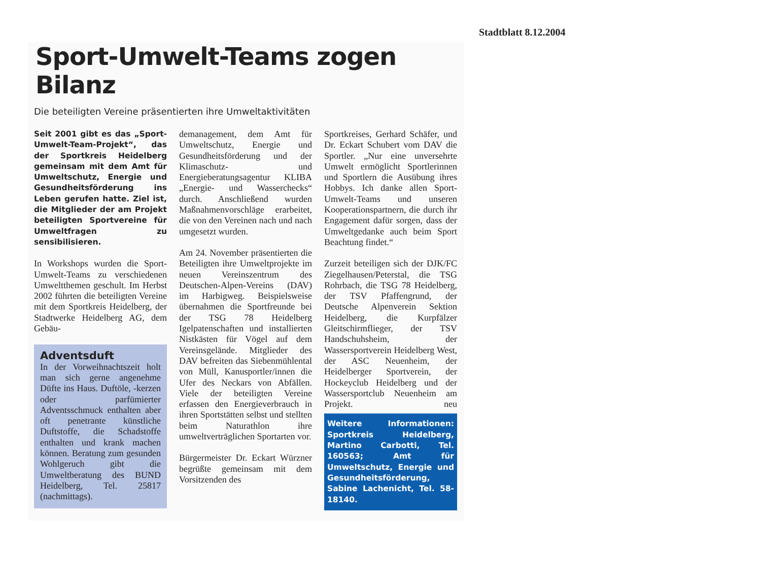Stadtblatt 8.12.2004
Sport-Umwelt-Teams zogen Bilanz
Die beteiligten Vereine präsentierten ihre Umweltaktivitäten
Seit 2001 gibt es das „Sport-Umwelt-Team-Projekt“, das der Sportkreis Heidelberg gemeinsam mit dem Amt für Umweltschutz, Energie und Gesundheitsförderung ins Leben gerufen hatte. Ziel ist, die Mitglieder der am Projekt beteiligten Sportvereine für Umweltfragen zu sensibilisieren.
In Workshops wurden die Sport-Umwelt-Teams zu verschiedenen Umweltthemen geschult. Im Herbst 2002 führten die beteiligten Vereine mit dem Sportkreis Heidelberg, der Stadtwerke Heidelberg AG, dem Gebäu-
Adventsduft
In der Vorweihnachtszeit holt man sich gerne angenehme Düfte ins Haus. Duftöle, -kerzen oder parfümierter Adventsschmuck enthalten aber oft penetrante künstliche Duftstoffe, die Schadstoffe enthalten und krank machen können. Beratung zum gesunden Wohlgeruch gibt die Umweltberatung des BUND Heidelberg, Tel. 25817 (nachmittags).
demanagement, dem Amt für Umweltschutz, Energie und Gesundheitsförderung und der Klimaschutz- und Energieberatungsagentur KLIBA „Energie- und Wasserchecks“ durch. Anschließend wurden Maßnahmenvorschläge erarbeitet, die von den Vereinen nach und nach umgesetzt wurden.
Am 24. November präsentierten die Beteiligten ihre Umweltprojekte im neuen Vereinszentrum des Deutschen-Alpen-Vereins (DAV) im Harbigweg. Beispielsweise übernahmen die Sportfreunde bei der TSG 78 Heidelberg Igelpatenschaften und installierten Nistkästen für Vögel auf dem Vereinsgelände. Mitglieder des DAV befreiten das Siebenmühlental von Müll, Kanusportler/innen die Ufer des Neckars von Abfällen. Viele der beteiligten Vereine erfassen den Energieverbrauch in ihren Sportstätten selbst und stellten beim Naturathlon ihre umweltverträglichen Sportarten vor.
Bürgermeister Dr. Eckart Würzner begrüßte gemeinsam mit dem Vorsitzenden des
Sportkreises, Gerhard Schäfer, und Dr. Eckart Schubert vom DAV die Sportler. „Nur eine unversehrte Umwelt ermöglicht Sportlerinnen und Sportlern die Ausübung ihres Hobbys. Ich danke allen Sport-Umwelt-Teams und unseren Kooperationspartnern, die durch ihr Engagement dafür sorgen, dass der Umweltgedanke auch beim Sport Beachtung findet.“
Zurzeit beteiligen sich der DJK/FC Ziegelhausen/Peterstal, die TSG Rohrbach, die TSG 78 Heidelberg, der TSV Pfaffengrund, der Deutsche Alpenverein Sektion Heidelberg, die Kurpfälzer Gleitschirmflieger, der TSV Handschuhsheim, der Wassersportverein Heidelberg West, der ASC Neuenheim, der Heidelberger Sportverein, der Hockeyclub Heidelberg und der Wassersportclub Neuenheim am Projekt. neu
Weitere Informationen: Sportkreis Heidelberg, Martino Carbotti, Tel. 160563; Amt für Umweltschutz, Energie und Gesundheitsförderung, Sabine Lachenicht, Tel. 58-18140.